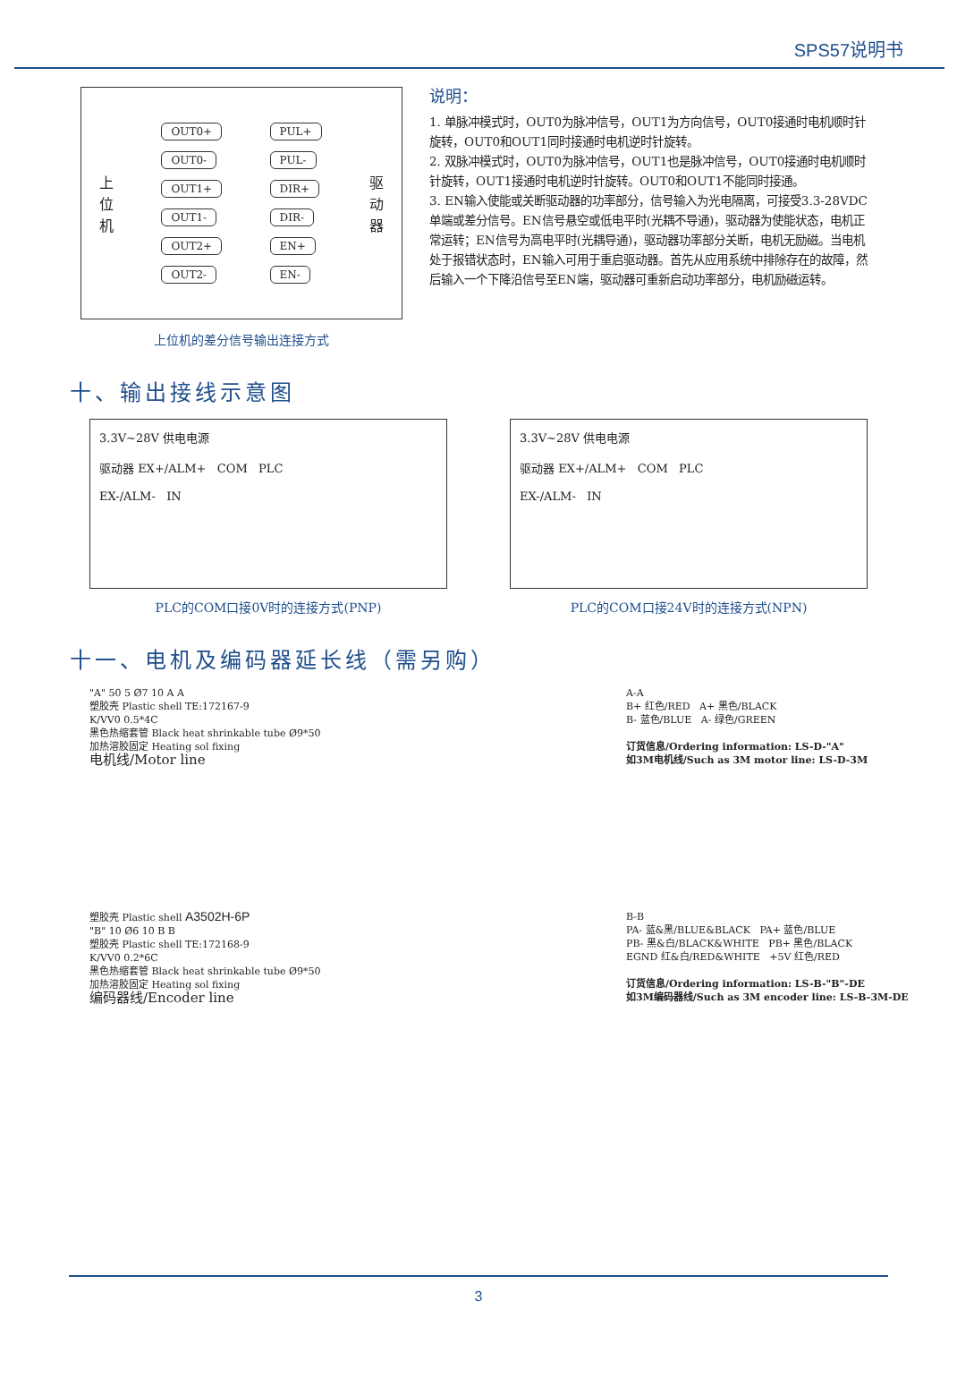SPS57说明书
上
位
机
OUT0+
OUT0-
OUT1+
OUT1-
OUT2+
OUT2-
PUL+
PUL-
DIR+
DIR-
EN+
EN-
驱
动
器
上位机的差分信号输出连接方式
说明：
1. 单脉冲模式时，OUT0为脉冲信号，OUT1为方向信号，OUT0接通时电机顺时针旋转，OUT0和OUT1同时接通时电机逆时针旋转。
2. 双脉冲模式时，OUT0为脉冲信号，OUT1也是脉冲信号，OUT0接通时电机顺时针旋转，OUT1接通时电机逆时针旋转。OUT0和OUT1不能同时接通。
3. EN输入使能或关断驱动器的功率部分，信号输入为光电隔离，可接受3.3-28VDC单端或差分信号。EN信号悬空或低电平时(光耦不导通)，驱动器为使能状态，电机正常运转；EN信号为高电平时(光耦导通)，驱动器功率部分关断，电机无励磁。当电机处于报错状态时，EN输入可用于重启驱动器。首先从应用系统中排除存在的故障，然后输入一个下降沿信号至EN端，驱动器可重新启动功率部分，电机励磁运转。
十、输出接线示意图
3.3V~28V 供电电源
驱动器 EX+/ALM+ COM PLC
EX-/ALM- IN
PLC的COM口接0V时的连接方式(PNP)
3.3V~28V 供电电源
驱动器 EX+/ALM+ COM PLC
EX-/ALM- IN
PLC的COM口接24V时的连接方式(NPN)
十一、电机及编码器延长线（需另购）
"A" 50 5 Ø7 10 A A
塑胶壳 Plastic shell TE:172167-9
K/VV0 0.5*4C
黑色热缩套管 Black heat shrinkable tube Ø9*50
加热溶胶固定 Heating sol fixing
电机线/Motor line
A-A
B+ 红色/RED A+ 黑色/BLACK
B- 蓝色/BLUE A- 绿色/GREEN
订货信息/Ordering information: LS-D-"A"
如3M电机线/Such as 3M motor line: LS-D-3M
塑胶壳 Plastic shell A3502H-6P
"B" 10 Ø6 10 B B
塑胶壳 Plastic shell TE:172168-9
K/VV0 0.2*6C
黑色热缩套管 Black heat shrinkable tube Ø9*50
加热溶胶固定 Heating sol fixing
编码器线/Encoder line
B-B
PA- 蓝&黑/BLUE&BLACK PA+ 蓝色/BLUE
PB- 黑&白/BLACK&WHITE PB+ 黑色/BLACK
EGND 红&白/RED&WHITE +5V 红色/RED
订货信息/Ordering information: LS-B-"B"-DE
如3M编码器线/Such as 3M encoder line: LS-B-3M-DE
3